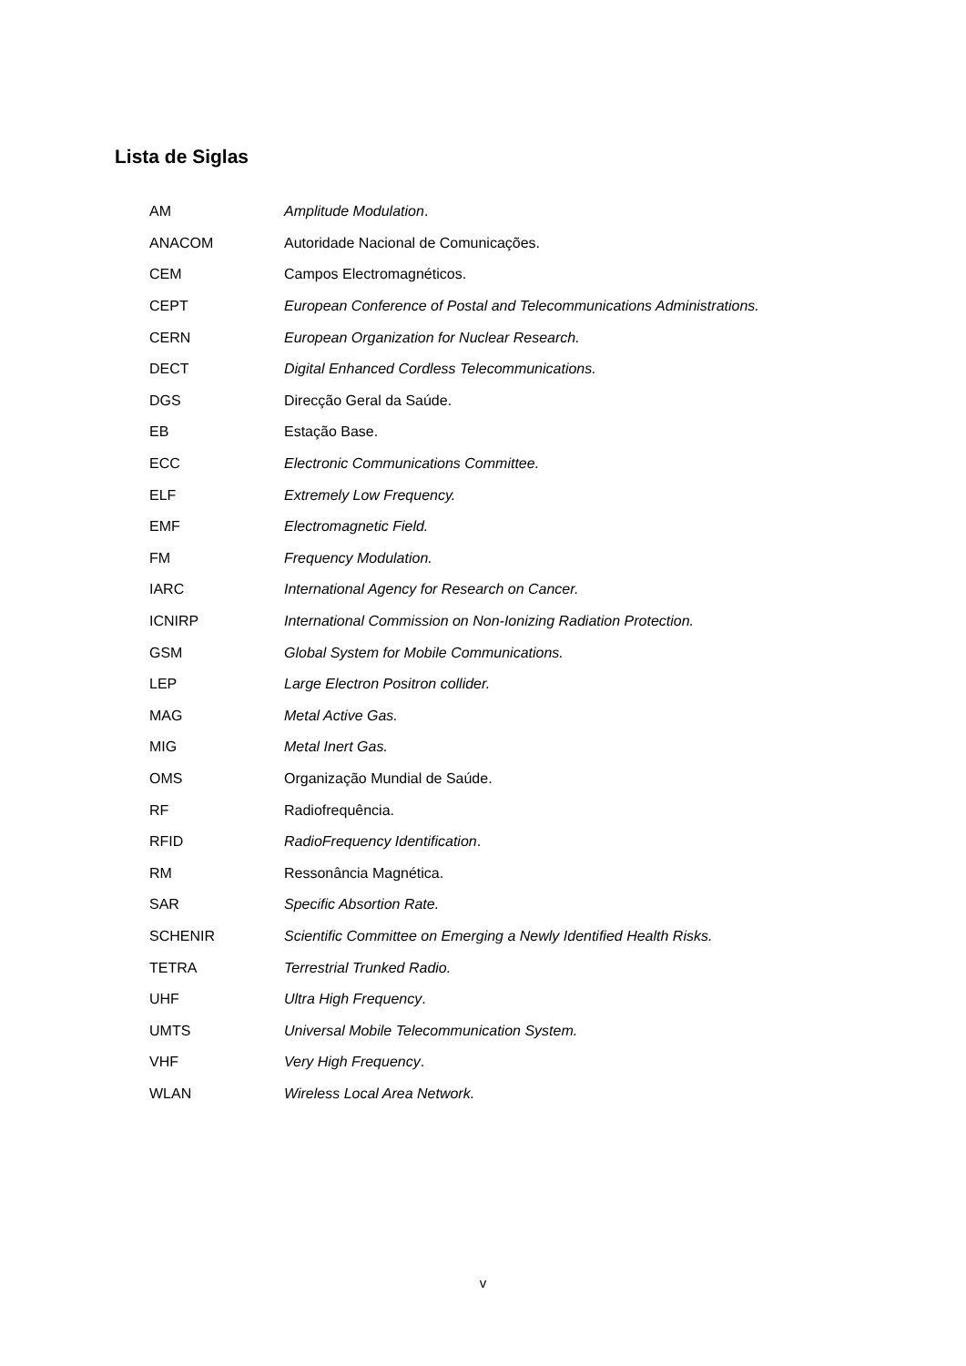Lista de Siglas
AM Amplitude Modulation.
ANACOM
Autoridade Nacional de Comunicações.
CEM Campos Electromagnéticos.
CEPT
European Conference of Postal and Telecommunications Administrations.
CERN
European Organization for Nuclear Research.
DECT
Digital Enhanced Cordless Telecommunications.
DGS Direcção Geral da Saúde.
EB Estação Base.
ECC
Electronic Communications Committee.
ELF Extremely Low Frequency.
EMF Electromagnetic Field.
FM Frequency Modulation.
IARC
International Agency for Research on Cancer.
ICNIRP
International Commission on Non-Ionizing Radiation Protection.
GSM
Global System for Mobile Communications.
LEP
Large Electron Positron collider.
MAG Metal Active Gas.
MIG Metal Inert Gas.
OMS Organização Mundial de Saúde.
RF Radiofrequência.
RFID RadioFrequency Identification.
RM Ressonância Magnética.
SAR Specific Absortion Rate.
SCHENIR
Scientific Committee on Emerging a Newly Identified Health Risks.
TETRA Terrestrial Trunked Radio.
UHF Ultra High Frequency.
UMTS
Universal Mobile Telecommunication System.
VHF Very High Frequency.
WLAN Wireless Local Area Network.
v